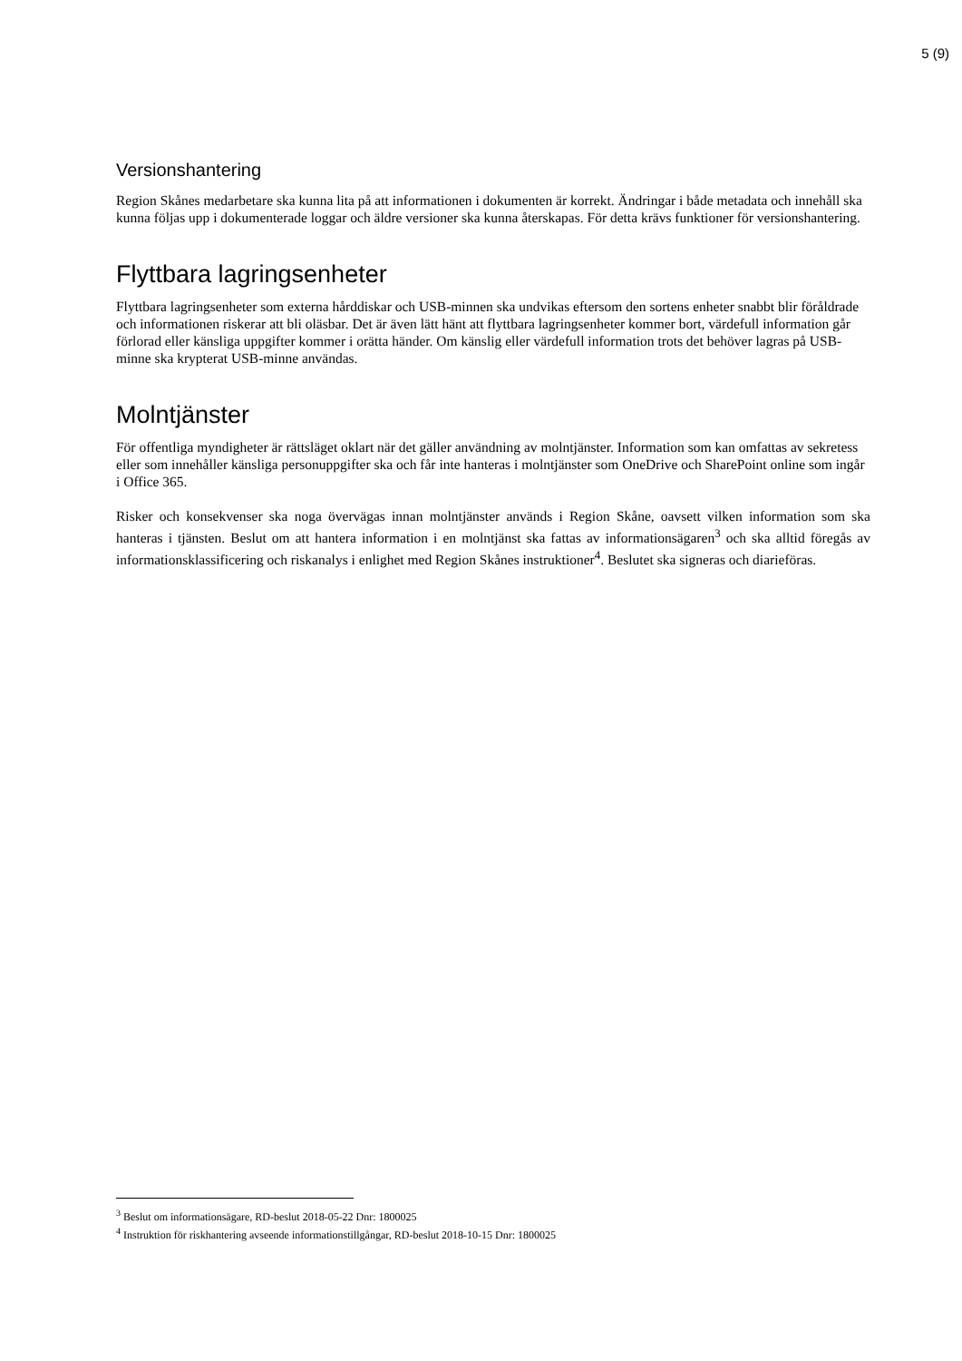5 (9)
Versionshantering
Region Skånes medarbetare ska kunna lita på att informationen i dokumenten är korrekt. Ändringar i både metadata och innehåll ska kunna följas upp i dokumenterade loggar och äldre versioner ska kunna återskapas. För detta krävs funktioner för versionshantering.
Flyttbara lagringsenheter
Flyttbara lagringsenheter som externa hårddiskar och USB-minnen ska undvikas eftersom den sortens enheter snabbt blir föråldrade och informationen riskerar att bli oläsbar. Det är även lätt hänt att flyttbara lagringsenheter kommer bort, värdefull information går förlorad eller känsliga uppgifter kommer i orätta händer. Om känslig eller värdefull information trots det behöver lagras på USB-minne ska krypterat USB-minne användas.
Molntjänster
För offentliga myndigheter är rättsläget oklart när det gäller användning av molntjänster. Information som kan omfattas av sekretess eller som innehåller känsliga personuppgifter ska och får inte hanteras i molntjänster som OneDrive och SharePoint online som ingår i Office 365.
Risker och konsekvenser ska noga övervägas innan molntjänster används i Region Skåne, oavsett vilken information som ska hanteras i tjänsten. Beslut om att hantera information i en molntjänst ska fattas av informationsägaren<sup>3</sup> och ska alltid föregås av informationsklassificering och riskanalys i enlighet med Region Skånes instruktioner<sup>4</sup>. Beslutet ska signeras och diarieföras.
<sup>3</sup> Beslut om informationsägare, RD-beslut 2018-05-22 Dnr: 1800025
<sup>4</sup> Instruktion för riskhantering avseende informationstillgångar, RD-beslut 2018-10-15 Dnr: 1800025